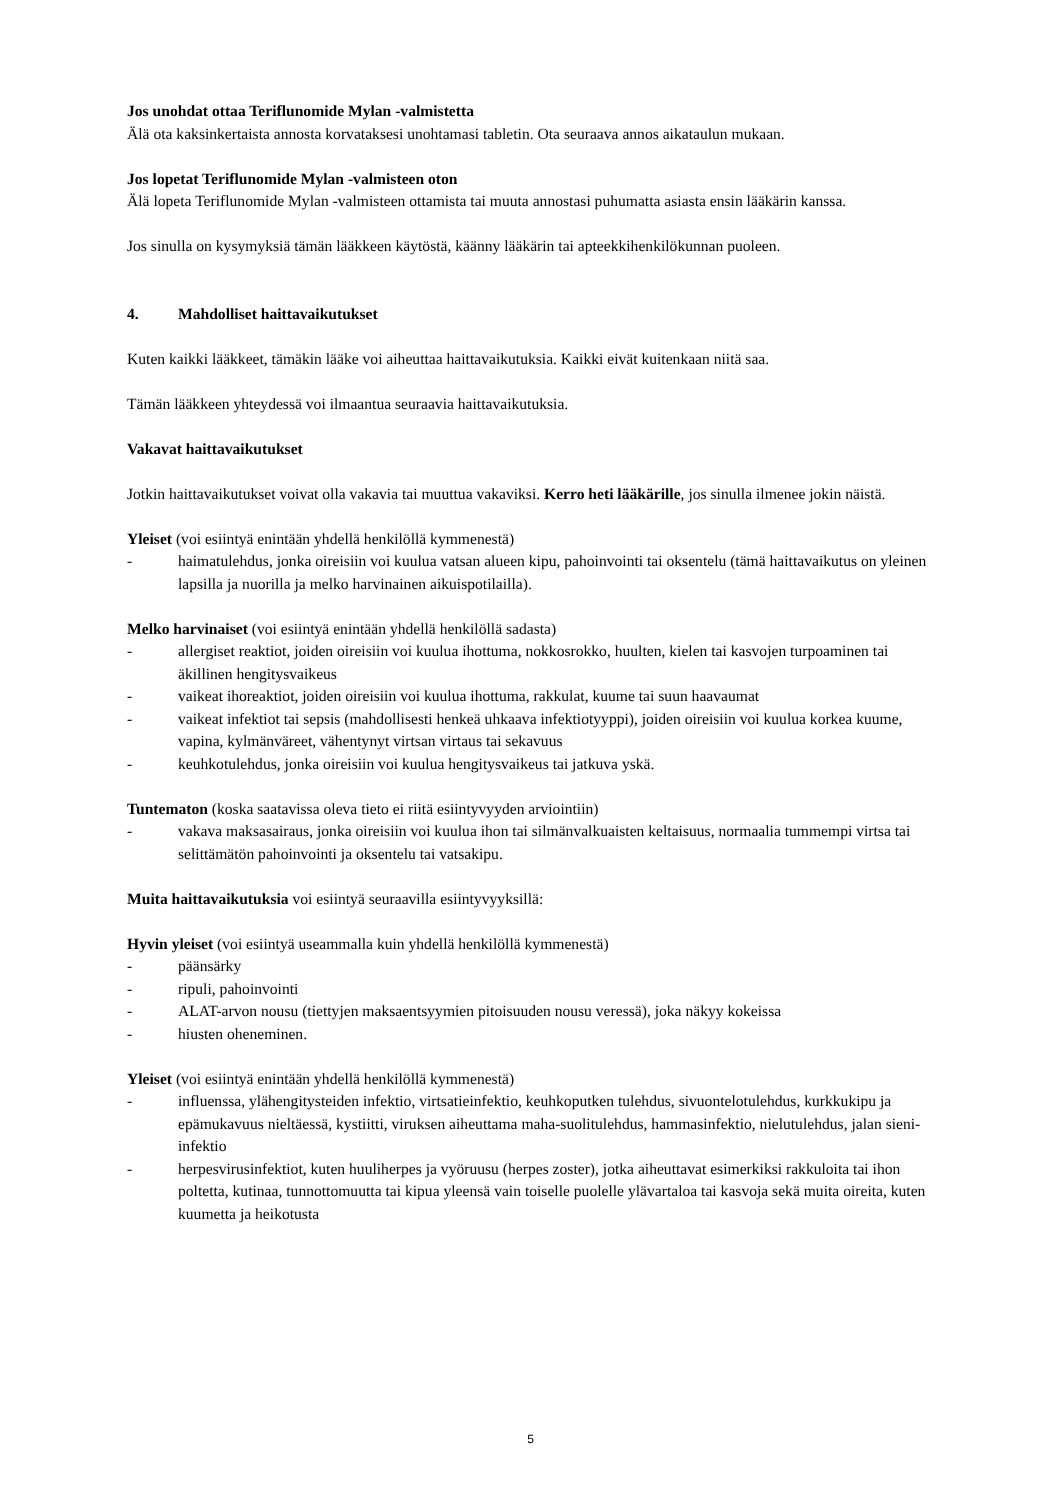Jos unohdat ottaa Teriflunomide Mylan -valmistetta
Älä ota kaksinkertaista annosta korvataksesi unohtamasi tabletin. Ota seuraava annos aikataulun mukaan.
Jos lopetat Teriflunomide Mylan -valmisteen oton
Älä lopeta Teriflunomide Mylan -valmisteen ottamista tai muuta annostasi puhumatta asiasta ensin lääkärin kanssa.
Jos sinulla on kysymyksiä tämän lääkkeen käytöstä, käänny lääkärin tai apteekkihenkilökunnan puoleen.
4. Mahdolliset haittavaikutukset
Kuten kaikki lääkkeet, tämäkin lääke voi aiheuttaa haittavaikutuksia. Kaikki eivät kuitenkaan niitä saa.
Tämän lääkkeen yhteydessä voi ilmaantua seuraavia haittavaikutuksia.
Vakavat haittavaikutukset
Jotkin haittavaikutukset voivat olla vakavia tai muuttua vakaviksi. Kerro heti lääkärille, jos sinulla ilmenee jokin näistä.
Yleiset (voi esiintyä enintään yhdellä henkilöllä kymmenestä)
- haimatulehdus, jonka oireisiin voi kuulua vatsan alueen kipu, pahoinvointi tai oksentelu (tämä haittavaikutus on yleinen lapsilla ja nuorilla ja melko harvinainen aikuispotilailla).
Melko harvinaiset (voi esiintyä enintään yhdellä henkilöllä sadasta)
- allergiset reaktiot, joiden oireisiin voi kuulua ihottuma, nokkosrokko, huulten, kielen tai kasvojen turpoaminen tai äkillinen hengitysvaikeus
- vaikeat ihoreaktiot, joiden oireisiin voi kuulua ihottuma, rakkulat, kuume tai suun haavaumat
- vaikeat infektiot tai sepsis (mahdollisesti henkeä uhkaava infektiotyyppi), joiden oireisiin voi kuulua korkea kuume, vapina, kylmänväreet, vähentynyt virtsan virtaus tai sekavuus
- keuhkotulehdus, jonka oireisiin voi kuulua hengitysvaikeus tai jatkuva yskä.
Tuntematon (koska saatavissa oleva tieto ei riitä esiintyvyyden arviointiin)
- vakava maksasairaus, jonka oireisiin voi kuulua ihon tai silmänvalkuaisten keltaisuus, normaalia tummempi virtsa tai selittämätön pahoinvointi ja oksentelu tai vatsakipu.
Muita haittavaikutuksia voi esiintyä seuraavilla esiintyvyyksillä:
Hyvin yleiset (voi esiintyä useammalla kuin yhdellä henkilöllä kymmenestä)
- päänsärky
- ripuli, pahoinvointi
- ALAT-arvon nousu (tiettyjen maksaentsyymien pitoisuuden nousu veressä), joka näkyy kokeissa
- hiusten oheneminen.
Yleiset (voi esiintyä enintään yhdellä henkilöllä kymmenestä)
- influenssa, ylähengitysteiden infektio, virtsatieinfektio, keuhkoputken tulehdus, sivuontelotulehdus, kurkkukipu ja epämukavuus nieltäessä, kystiitti, viruksen aiheuttama maha-suolitulehdus, hammasinfektio, nielutulehdus, jalan sieni-infektio
- herpesvirusinfektiot, kuten huuliherpes ja vyöruusu (herpes zoster), jotka aiheuttavat esimerkiksi rakkuloita tai ihon poltetta, kutinaa, tunnottomuutta tai kipua yleensä vain toiselle puolelle ylävartaloa tai kasvoja sekä muita oireita, kuten kuumetta ja heikotusta
5